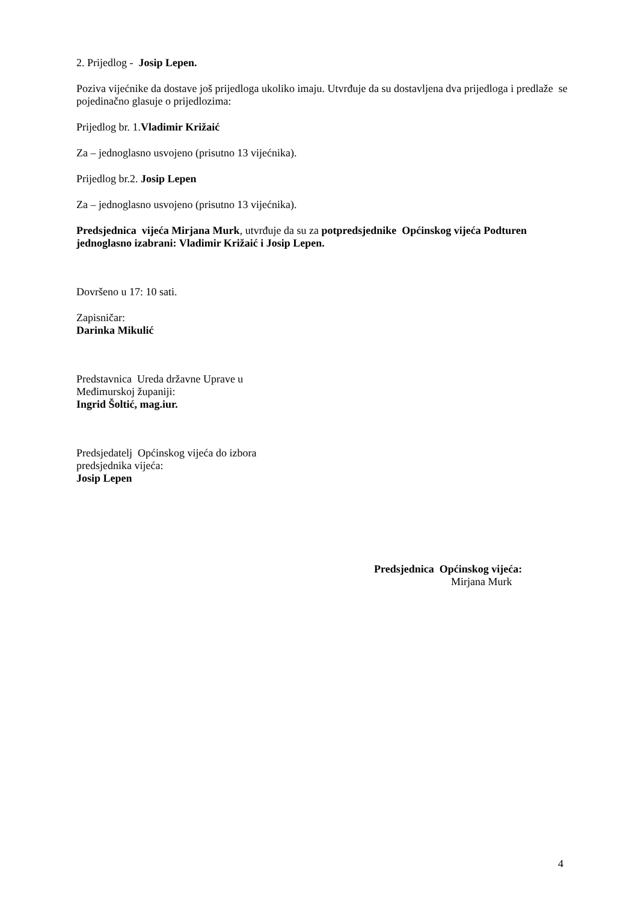2. Prijedlog - Josip Lepen.
Poziva vijećnike da dostave još prijedloga ukoliko imaju. Utvrđuje da su dostavljena dva prijedloga i predlaže se pojedinačno glasuje o prijedlozima:
Prijedlog br. 1.Vladimir Križaić
Za – jednoglasno usvojeno (prisutno 13 vijećnika).
Prijedlog br.2. Josip Lepen
Za – jednoglasno usvojeno (prisutno 13 vijećnika).
Predsjednica vijeća Mirjana Murk, utvrđuje da su za potpredsjednike Općinskog vijeća Podturen jednoglasno izabrani: Vladimir Križaić i Josip Lepen.
Dovršeno u 17: 10 sati.
Zapisničar:
Darinka Mikulić
Predstavnica Ureda državne Uprave u
Međimurskoj županiji:
Ingrid Šoltić, mag.iur.
Predsjedatelj Općinskog vijeća do izbora
predsjednika vijeća:
Josip Lepen
Predsjednica Općinskog vijeća:
Mirjana Murk
4